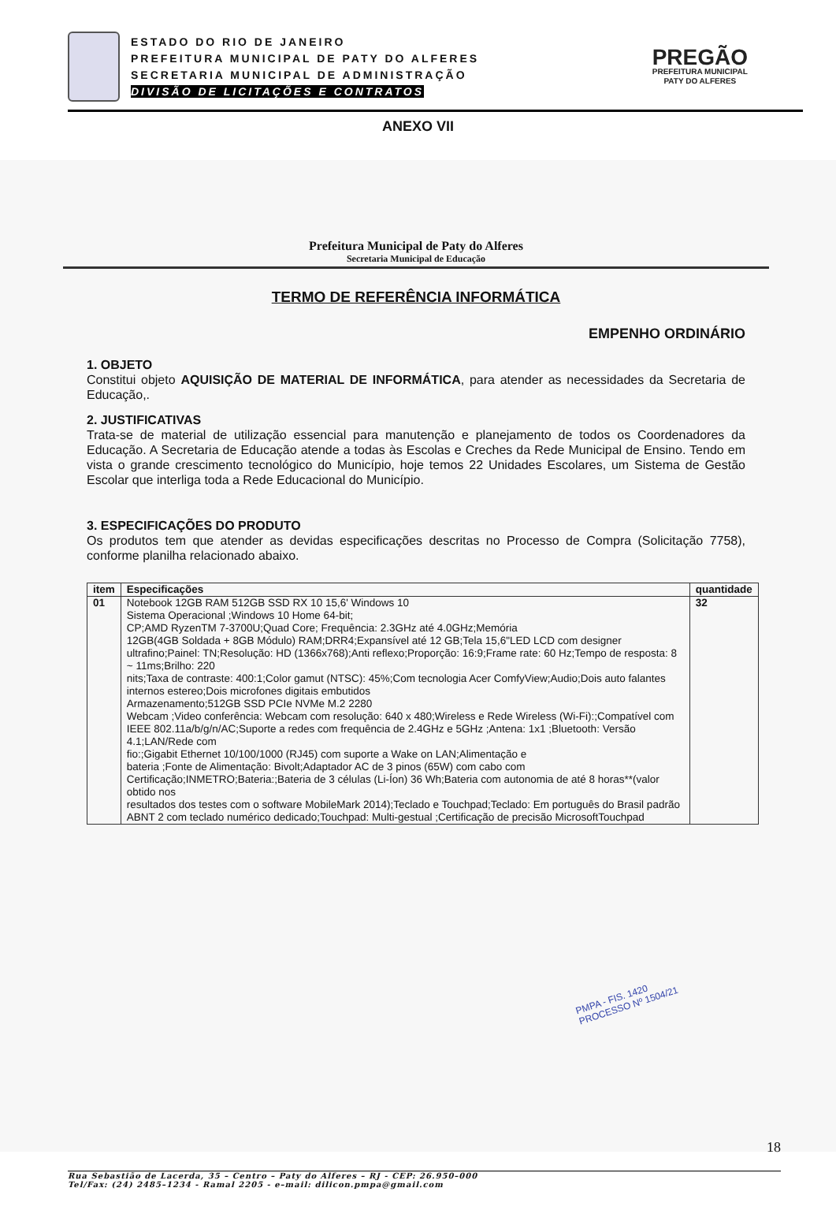ESTADO DO RIO DE JANEIRO
PREFEITURA MUNICIPAL DE PATY DO ALFERES
SECRETARIA MUNICIPAL DE ADMINISTRAÇÃO
DIVISÃO DE LICITAÇÕES E CONTRATOS
PREGÃO
PREFEITURA MUNICIPAL
PATY DO ALFERES
ANEXO VII
Prefeitura Municipal de Paty do Alferes
Secretaria Municipal de Educação
TERMO DE REFERÊNCIA INFORMÁTICA
EMPENHO ORDINÁRIO
1. OBJETO
Constitui objeto AQUISIÇÃO DE MATERIAL DE INFORMÁTICA, para atender as necessidades da Secretaria de Educação,.
2. JUSTIFICATIVAS
Trata-se de material de utilização essencial para manutenção e planejamento de todos os Coordenadores da Educação. A Secretaria de Educação atende a todas às Escolas e Creches da Rede Municipal de Ensino. Tendo em vista o grande crescimento tecnológico do Município, hoje temos 22 Unidades Escolares, um Sistema de Gestão Escolar que interliga toda a Rede Educacional do Município.
3. ESPECIFICAÇÕES DO PRODUTO
Os produtos tem que atender as devidas especificações descritas no Processo de Compra (Solicitação 7758), conforme planilha relacionado abaixo.
| item | Especificações | quantidade |
| --- | --- | --- |
| 01 | Notebook 12GB RAM 512GB SSD RX 10 15,6' Windows 10 Sistema Operacional ;Windows 10 Home 64-bit; CP;AMD RyzenTM 7-3700U;Quad Core; Frequência: 2.3GHz até 4.0GHz;Memória 12GB(4GB Soldada + 8GB Módulo) RAM;DRR4;Expansível até 12 GB;Tela 15,6"LED LCD com designer ultrafino;Painel: TN;Resolução: HD (1366x768);Anti reflexo;Proporção: 16:9;Frame rate: 60 Hz;Tempo de resposta: 8 ~ 11ms;Brilho: 220 nits;Taxa de contraste: 400:1;Color gamut (NTSC): 45%;Com tecnologia Acer ComfyView;Audio;Dois auto falantes internos estereo;Dois microfones digitais embutidos Armazenamento;512GB SSD PCIe NVMe M.2 2280 Webcam ;Video conferência: Webcam com resolução: 640 x 480;Wireless e Rede Wireless (Wi-Fi):;Compatível com IEEE 802.11a/b/g/n/AC;Suporte a redes com frequência de 2.4GHz e 5GHz ;Antena: 1x1 ;Bluetooth: Versão 4.1;LAN/Rede com fio:;Gigabit Ethernet 10/100/1000 (RJ45) com suporte a Wake on LAN;Alimentação e bateria ;Fonte de Alimentação: Bivolt;Adaptador AC de 3 pinos (65W) com cabo com Certificação;INMETRO;Bateria:;Bateria de 3 células (Li-Íon) 36 Wh;Bateria com autonomia de até 8 horas**(valor obtido nos resultados dos testes com o software MobileMark 2014);Teclado e Touchpad;Teclado: Em português do Brasil padrão ABNT 2 com teclado numérico dedicado;Touchpad: Multi-gestual ;Certificação de precisão MicrosoftTouchpad | 32 |
PMPA - FIS. 1420
PROCESSO Nº 1504/21
18
Rua Sebastião de Lacerda, 35 – Centro – Paty do Alferes – RJ - CEP: 26.950–000
Tel/Fax: (24) 2485–1234 - Ramal 2205 - e–mail: dilicon.pmpa@gmail.com